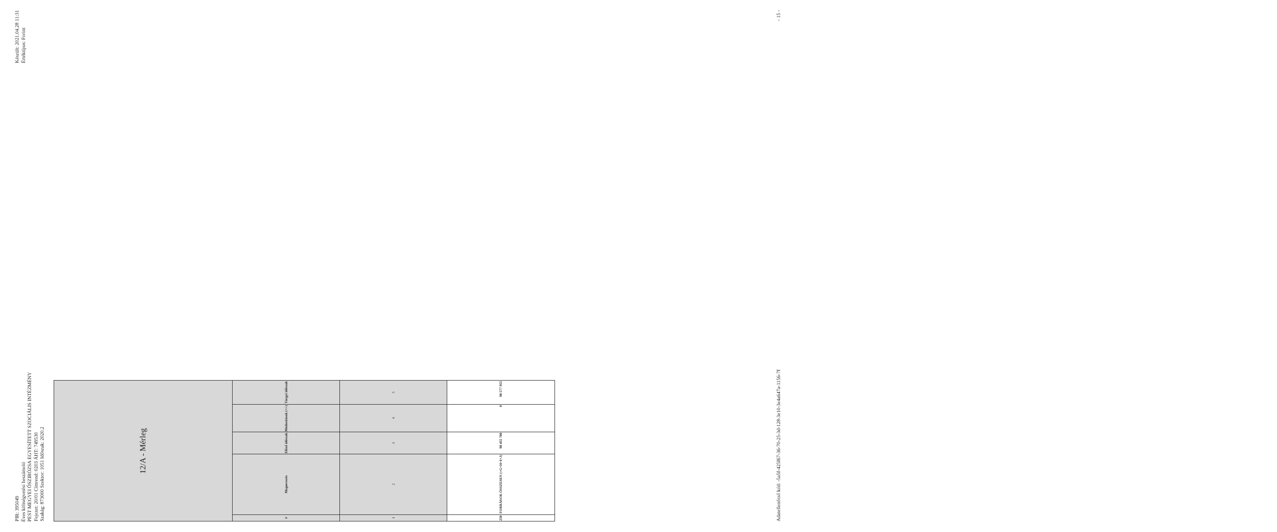PIR: 395049
Éves költségvetési beszámoló
PEST MEGYEI ŐSZIRÓZSA EGYESÍTETT SZOCIÁLIS INTÉZMÉNY
Fejezet: 20/01 Címrend: 0203 ÁHT: 749530
Szakág: 873000 Szektor: 1051 Időszak: 2020.2
Készült: 2021.04.28 11:31
Értéktípus: Forint
| 12/A - Mérleg | | | | |
| --- | --- | --- | --- | --- |
| # | Megnevezés | Előző időszak | Módosítások (+/-) | Tárgyi időszak |
| 1 | 2 | 3 | 4 | 5 |
| 250 | FORRÁSOK ÖSSZESEN (=G+H+I+J) | 98 455 700 | 0 | 98 577 955 |
Adatellenőrző kód: -5a5f-425f67-36-70-25-3d-128-3e10-3e4a647a-1156-7f - 15 -